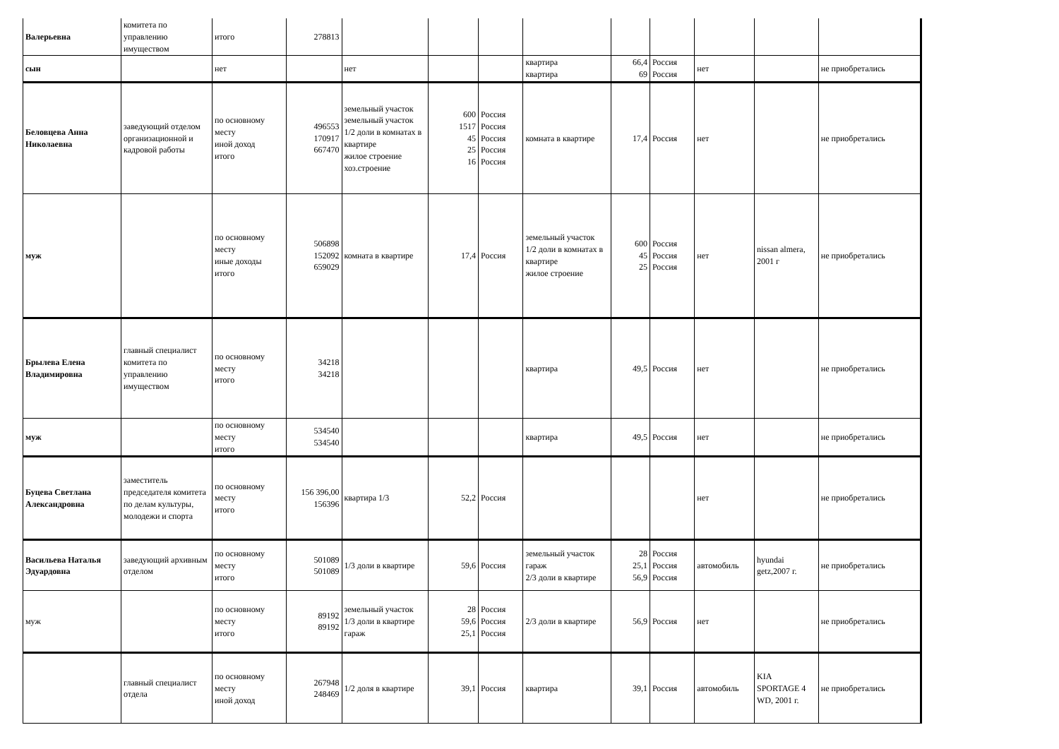| Валерьевна | комитета по управлению имуществом | итого | 278813 | | | | | | | | | |
| сын | | нет | | нет | | | квартира квартира | 66,4 69 | Россия Россия | нет | | не приобретались |
| Беловцева Анна Николаевна | заведующий отделом организационной и кадровой работы | по основному месту иной доход итого | 496553 170917 667470 | земельный участок земельный участок 1/2 доли в комнатах в квартире жилое строение хоз.строение | 600 1517 45 25 16 | Россия Россия Россия Россия Россия | комната в квартире | 17,4 | Россия | нет | | не приобретались |
| муж | | по основному месту иные доходы итого | 506898 152092 659029 | комната в квартире | 17,4 | Россия | земельный участок 1/2 доли в комнатах в квартире жилое строение | 600 45 25 | Россия Россия Россия | нет | nissan almera, 2001 г | не приобретались |
| Брылева Елена Владимировна | главный специалист комитета по управлению имуществом | по основному месту итого | 34218 34218 | | | | квартира | 49,5 | Россия | нет | | не приобретались |
| муж | | по основному месту итого | 534540 534540 | | | | квартира | 49,5 | Россия | нет | | не приобретались |
| Буцева Светлана Александровна | заместитель председателя комитета по делам культуры, молодежи и спорта | по основному месту итого | 156 396,00 156396 | квартира 1/3 | 52,2 | Россия | | | | нет | | не приобретались |
| Васильева Наталья Эдуардовна | заведующий архивным отделом | по основному месту итого | 501089 501089 | 1/3 доли в квартире | 59,6 | Россия | земельный участок гараж 2/3 доли в квартире | 28 25,1 56,9 | Россия Россия Россия | автомобиль | hyundai getz,2007 г. | не приобретались |
| муж | | по основному месту итого | 89192 89192 | земельный участок 1/3 доли в квартире гараж | 28 59,6 25,1 | Россия Россия Россия | 2/3 доли в квартире | 56,9 | Россия | нет | | не приобретались |
| | главный специалист отдела | по основному месту иной доход | 267948 248469 | 1/2 доля в квартире | 39,1 | Россия | квартира | 39,1 | Россия | автомобиль | KIA SPORTAGE 4 WD, 2001 г. | не приобретались |